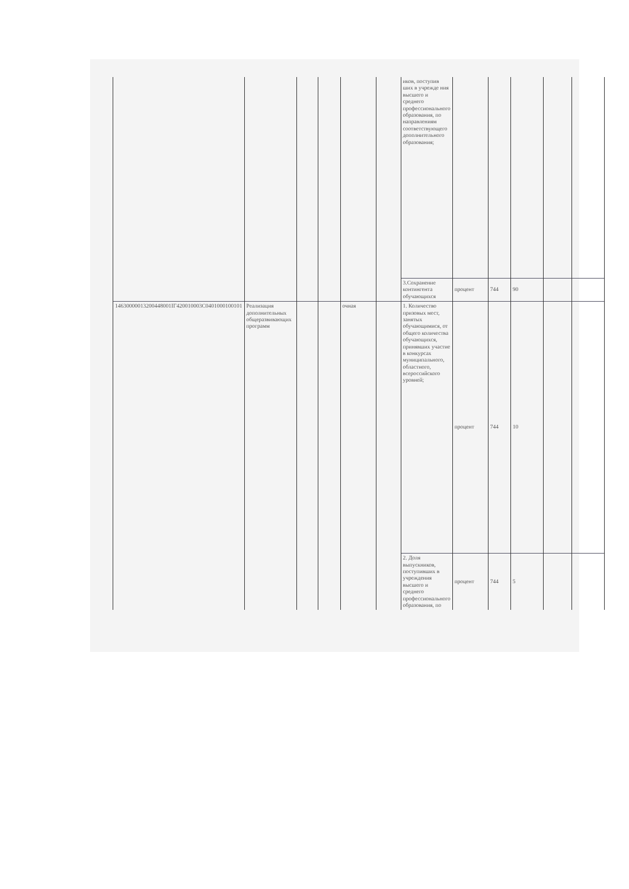| | | | | | | иков, поступив ших в учрежде ния высшего и среднего профессионального образования, по направлениям соответствующего дополнительного образования; | | | | | |
| | | | | | | 3.Сохранение контингента обучающихся | процент | 744 | 90 | | |
| 14630000013200448001IГ420010003C0401000100101 | Реализация дополнительных общеразвивающих программ | | | очная | | 1. Количество призовых мест, занятых обучающимися, от общего количества обучающихся, принявших участие в конкурсах муниципального, областного, всероссийского уровней; | процент | 744 | 10 | | |
| | | | | | | 2. Доля выпускников, поступивших в учреждения высшего и среднего профессионального образования, по | процент | 744 | 5 | | |